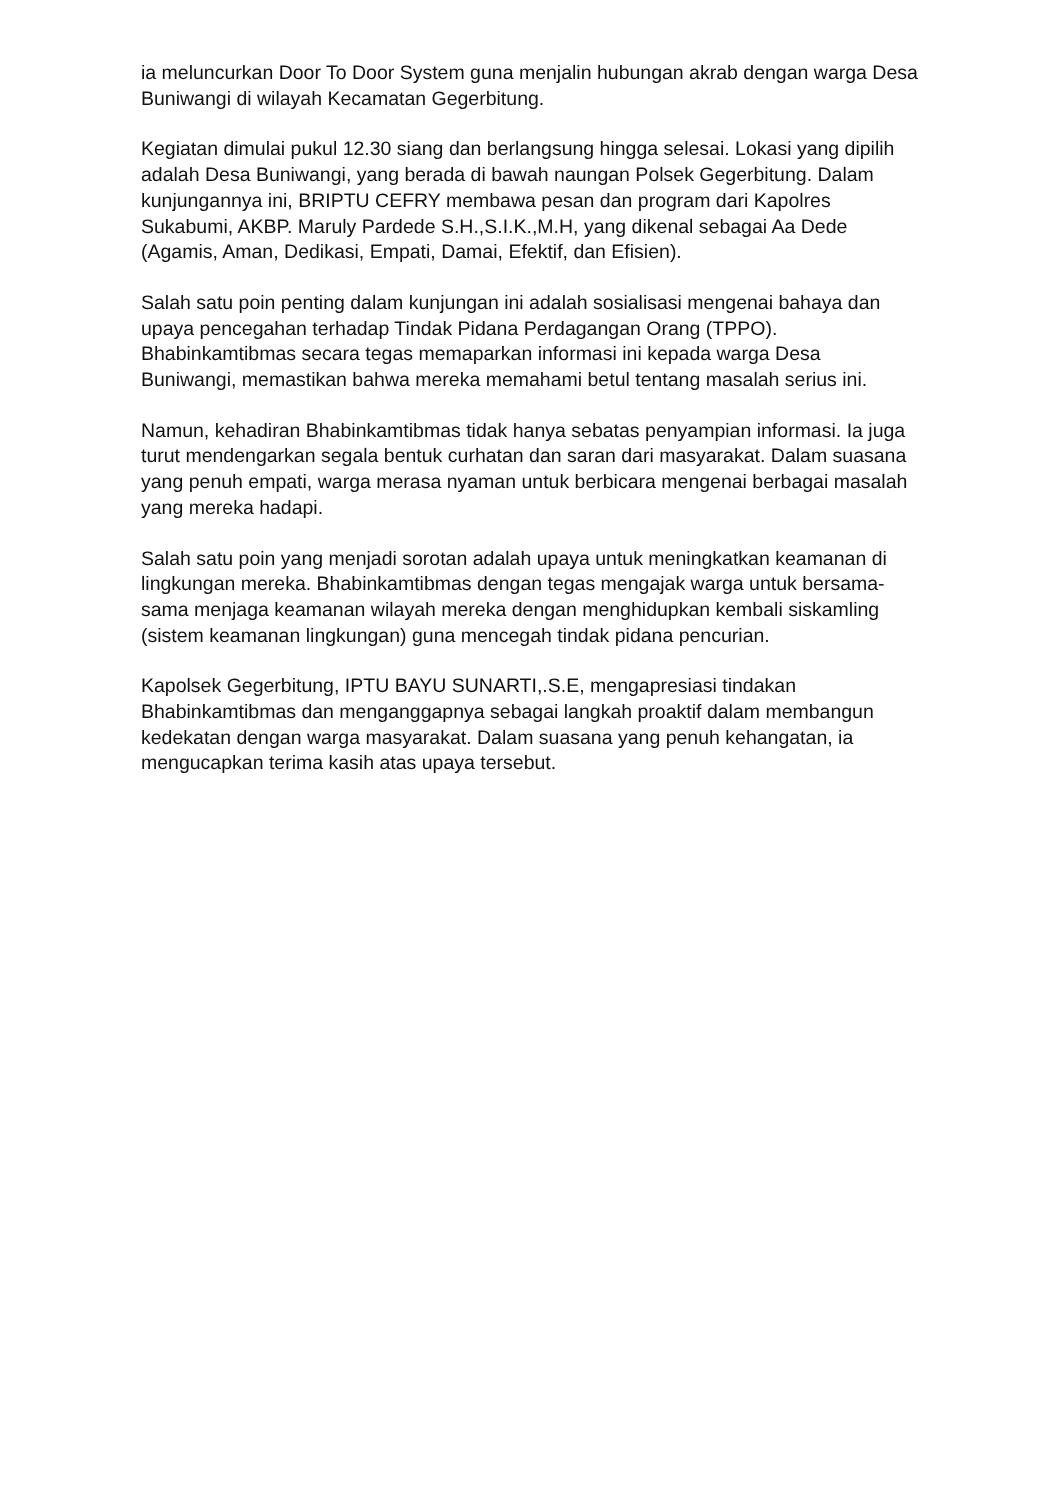ia meluncurkan Door To Door System guna menjalin hubungan akrab dengan warga Desa Buniwangi di wilayah Kecamatan Gegerbitung.
Kegiatan dimulai pukul 12.30 siang dan berlangsung hingga selesai. Lokasi yang dipilih adalah Desa Buniwangi, yang berada di bawah naungan Polsek Gegerbitung. Dalam kunjungannya ini, BRIPTU CEFRY membawa pesan dan program dari Kapolres Sukabumi, AKBP. Maruly Pardede S.H.,S.I.K.,M.H, yang dikenal sebagai Aa Dede (Agamis, Aman, Dedikasi, Empati, Damai, Efektif, dan Efisien).
Salah satu poin penting dalam kunjungan ini adalah sosialisasi mengenai bahaya dan upaya pencegahan terhadap Tindak Pidana Perdagangan Orang (TPPO). Bhabinkamtibmas secara tegas memaparkan informasi ini kepada warga Desa Buniwangi, memastikan bahwa mereka memahami betul tentang masalah serius ini.
Namun, kehadiran Bhabinkamtibmas tidak hanya sebatas penyampian informasi. Ia juga turut mendengarkan segala bentuk curhatan dan saran dari masyarakat. Dalam suasana yang penuh empati, warga merasa nyaman untuk berbicara mengenai berbagai masalah yang mereka hadapi.
Salah satu poin yang menjadi sorotan adalah upaya untuk meningkatkan keamanan di lingkungan mereka. Bhabinkamtibmas dengan tegas mengajak warga untuk bersama-sama menjaga keamanan wilayah mereka dengan menghidupkan kembali siskamling (sistem keamanan lingkungan) guna mencegah tindak pidana pencurian.
Kapolsek Gegerbitung, IPTU BAYU SUNARTI,.S.E, mengapresiasi tindakan Bhabinkamtibmas dan menganggapnya sebagai langkah proaktif dalam membangun kedekatan dengan warga masyarakat. Dalam suasana yang penuh kehangatan, ia mengucapkan terima kasih atas upaya tersebut.